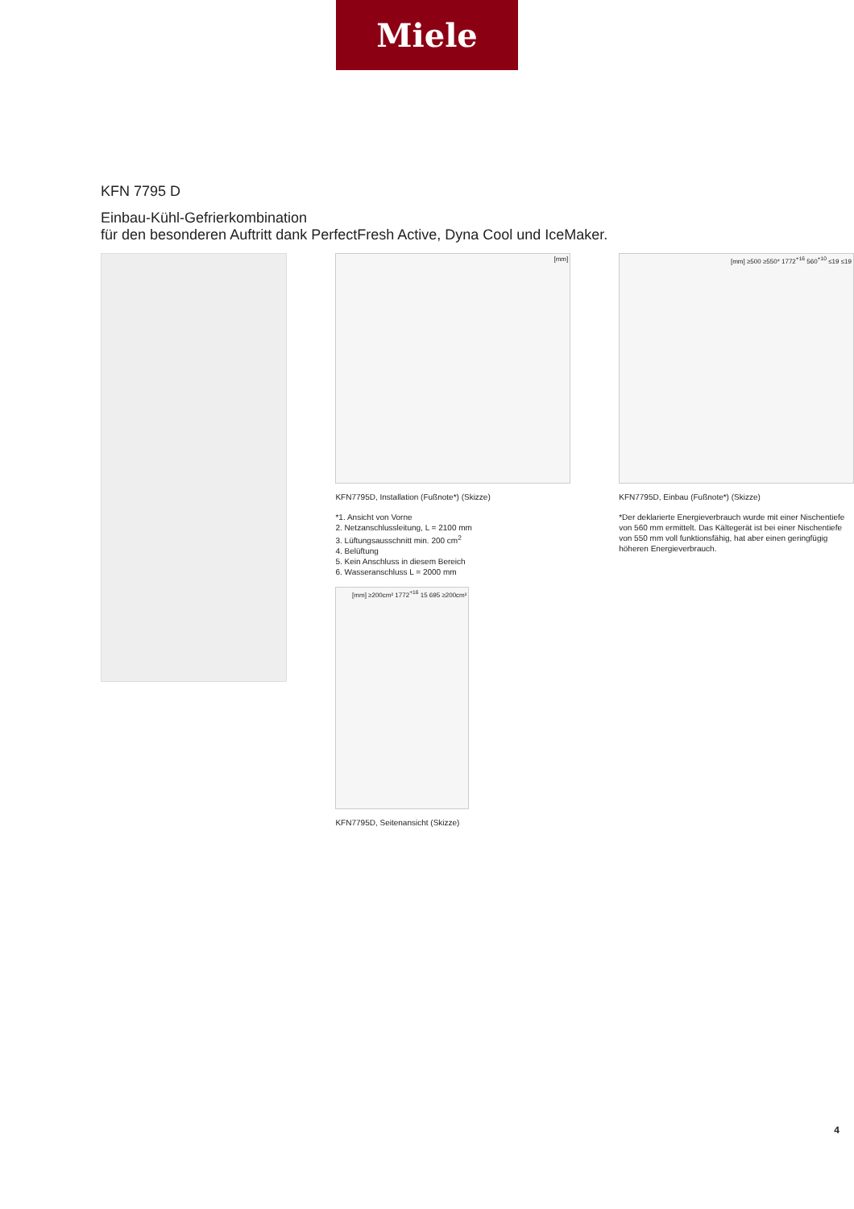Miele
KFN 7795 D
Einbau-Kühl-Gefrierkombination
für den besonderen Auftritt dank PerfectFresh Active, Dyna Cool und IceMaker.
[mm]
KFN7795D, Installation (Fußnote*) (Skizze)
*1. Ansicht von Vorne
2. Netzanschlussleitung, L = 2100 mm
3. Lüftungsausschnitt min. 200 cm<sup>2</sup>
4. Belüftung
5. Kein Anschluss in diesem Bereich
6. Wasseranschluss L = 2000 mm
[mm] ≥200cm² 1772<sup>+16</sup> 15 695 ≥200cm²
KFN7795D, Seitenansicht (Skizze)
[mm] ≥500 ≥550* 1772<sup>+16</sup> 560<sup>+10</sup> ≤19 ≤19
KFN7795D, Einbau (Fußnote*) (Skizze)
*Der deklarierte Energieverbrauch wurde mit einer Nischentiefe von 560 mm ermittelt. Das Kältegerät ist bei einer Nischentiefe von 550 mm voll funktionsfähig, hat aber einen geringfügig höheren Energieverbrauch.
4